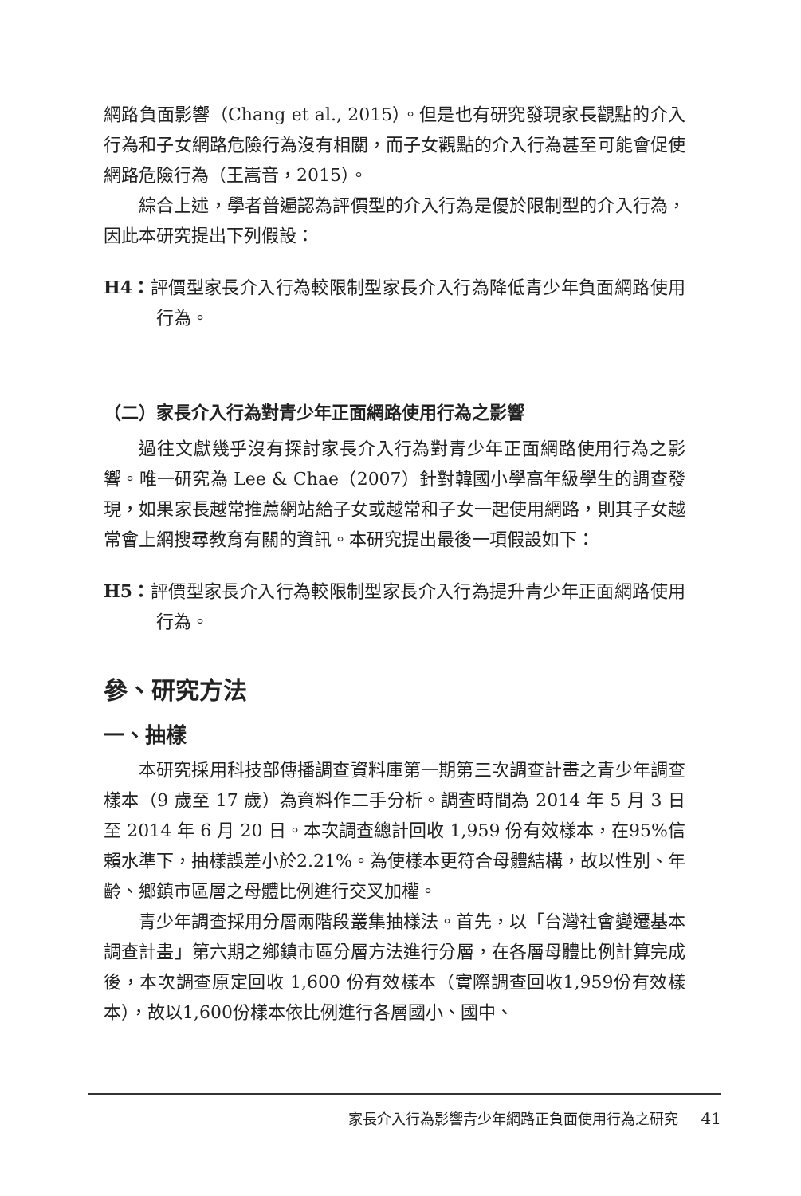網路負面影響（Chang et al., 2015）。但是也有研究發現家長觀點的介入行為和子女網路危險行為沒有相關，而子女觀點的介入行為甚至可能會促使網路危險行為（王嵩音，2015）。
綜合上述，學者普遍認為評價型的介入行為是優於限制型的介入行為，因此本研究提出下列假設：
H4：評價型家長介入行為較限制型家長介入行為降低青少年負面網路使用行為。
（二）家長介入行為對青少年正面網路使用行為之影響
過往文獻幾乎沒有探討家長介入行為對青少年正面網路使用行為之影響。唯一研究為 Lee & Chae（2007）針對韓國小學高年級學生的調查發現，如果家長越常推薦網站給子女或越常和子女一起使用網路，則其子女越常會上網搜尋教育有關的資訊。本研究提出最後一項假設如下：
H5：評價型家長介入行為較限制型家長介入行為提升青少年正面網路使用行為。
參、研究方法
一、抽樣
本研究採用科技部傳播調查資料庫第一期第三次調查計畫之青少年調查樣本（9 歲至 17 歲）為資料作二手分析。調查時間為 2014 年 5 月 3 日至 2014 年 6 月 20 日。本次調查總計回收 1,959 份有效樣本，在95%信賴水準下，抽樣誤差小於2.21%。為使樣本更符合母體結構，故以性別、年齡、鄉鎮市區層之母體比例進行交叉加權。
青少年調查採用分層兩階段叢集抽樣法。首先，以「台灣社會變遷基本調查計畫」第六期之鄉鎮市區分層方法進行分層，在各層母體比例計算完成後，本次調查原定回收 1,600 份有效樣本（實際調查回收1,959份有效樣本），故以1,600份樣本依比例進行各層國小、國中、
家長介入行為影響青少年網路正負面使用行為之研究 41